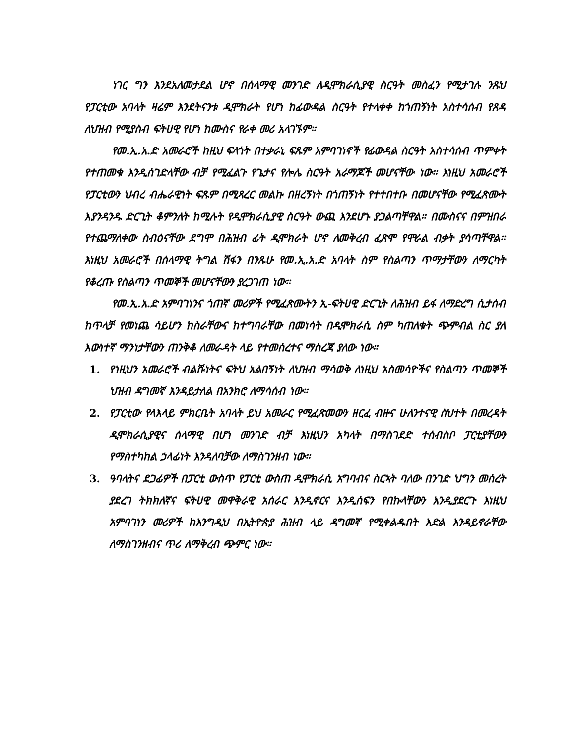ነገር ግን እንደአለመታደል ሆኖ በሰላማዊ መንገድ ለዲሞክራሲያዊ ስርዓት መስፈን የሚታገሉ ንጹህ የፓርቲው አባላት ዛሬም እንደትናንቱ ዲሞክራት የሆነ ከፊውዳል ስርዓት የተላቀቀ ከጎጠኝነት አስተሳሰብ የጸዳ ለህዝብ የሚያስብ ፍትሀዊ የሆነ ከሙስና የራቀ መሪ አላገኙም።
የመ.ኢ.አ.ድ አመራሮች ከዚህ ፍላጎት በተቃራኒ ፍጹም አምባገነኖች የፊውዳል ስርዓት አስተሳሰብ ጥምቀት የተጠመቁ እንዲሰገድላቸው ብቻ የሚፈልጉ የጌታና የሎሌ ስርዓት አራማጆች መሆናቸው ነው። እነዚህ አመራሮች የፓርቲውን ህብረ ብሔራዊነት ፍጹም በሚጻረር መልኩ በዘረኝነት በጎጠኝነት የተተበተቡ በመሆናቸው የሚፈጽሙት እያንዳንዱ ድርጊት ቆምንለት ከሚሉት የዲሞክራሲያዊ ስርዓት ውጪ እንደሆኑ ያጋልጣቸዋል። በሙስናና በምዝበራ የተጨማለቀው ስብዕናቸው ደግሞ በሕዝብ ፊት ዲሞክራት ሆኖ ለመቅረብ ፈጽሞ የሞራል ብቃት ያሳጣቸዋል። እነዚህ አመራሮች በሰላማዊ ትግል ሽፋን በንጹሁ የመ.ኢ.አ.ድ አባላት ስም የስልጣን ጥማታቸውን ለማርካት የቆረጡ የስልጣን ጥመኞች መሆናቸውን ያረጋገጠ ነው።
የመ.ኢ.አ.ድ አምባገነንና ጎጠኛ መሪዎች የሚፈጽሙትን ኢ-ፍትሀዊ ድርጊት ለሕዝብ ይፋ ለማድረግ ሲታሰብ ከጥላቻ የመነጨ ሳይሆን ከስራቸውና ከተግባራቸው በመነሳት በዲሞክራሲ ስም ካጠለቁት ጭምብል ስር ያለ እውነተኛ ማንነታቸውን ጠንቅቆ ለመራዳት ላይ የተመሰረተና ማስረጃ ያለው ነው።
1. የነዚህን አመራሮች ብልሹነትና ፍትህ አልበኝነት ለህዝብ ማሳወቅ ለነዚህ አስመሳዮችና የስልጣን ጥመኞች ህዝብ ዳግመኛ እንዳይታለል በአንክሮ ለማሳሰብ ነው።
2. የፓርቲው የላእላይ ምክርቤት አባላት ይህ አመራር የሚፈጽመውን ዘርፈ ብዙና ሁለንተናዊ ስህተት በመረዳት ዲሞክራሲያዊና ሰላማዊ በሆነ መንገድ ብቻ እነዚህን አካላት በማስገደድ ተሰብስቦ ፓርቲያቸውን የማስተካከል ኃላፊነት እንዳለባቻው ለማስገንዘብ ነው።
3. ዓባላትና ደጋፊዎች በፓርቲ ውስጥ የፓርቲ ውስጠ ዲሞክራሲ አግባብና ስርኣት ባለው በንገድ ህግን መሰረት ያደረገ ትክክለኛና ፍትሀዊ መዋቅራዊ አሰራር እንዲኖርና እንዲሰፍን የበኩላቸውን እንዲያደርጉ እነዚህ አምባገነን መሪዎች ከእንግዲህ በኢትዮጵያ ሕዝብ ላይ ዳግመኛ የሚቀልዱበት እድል እንዳይኖራቸው ለማስገንዘብና ጥሪ ለማቅረብ ጭምር ነው።